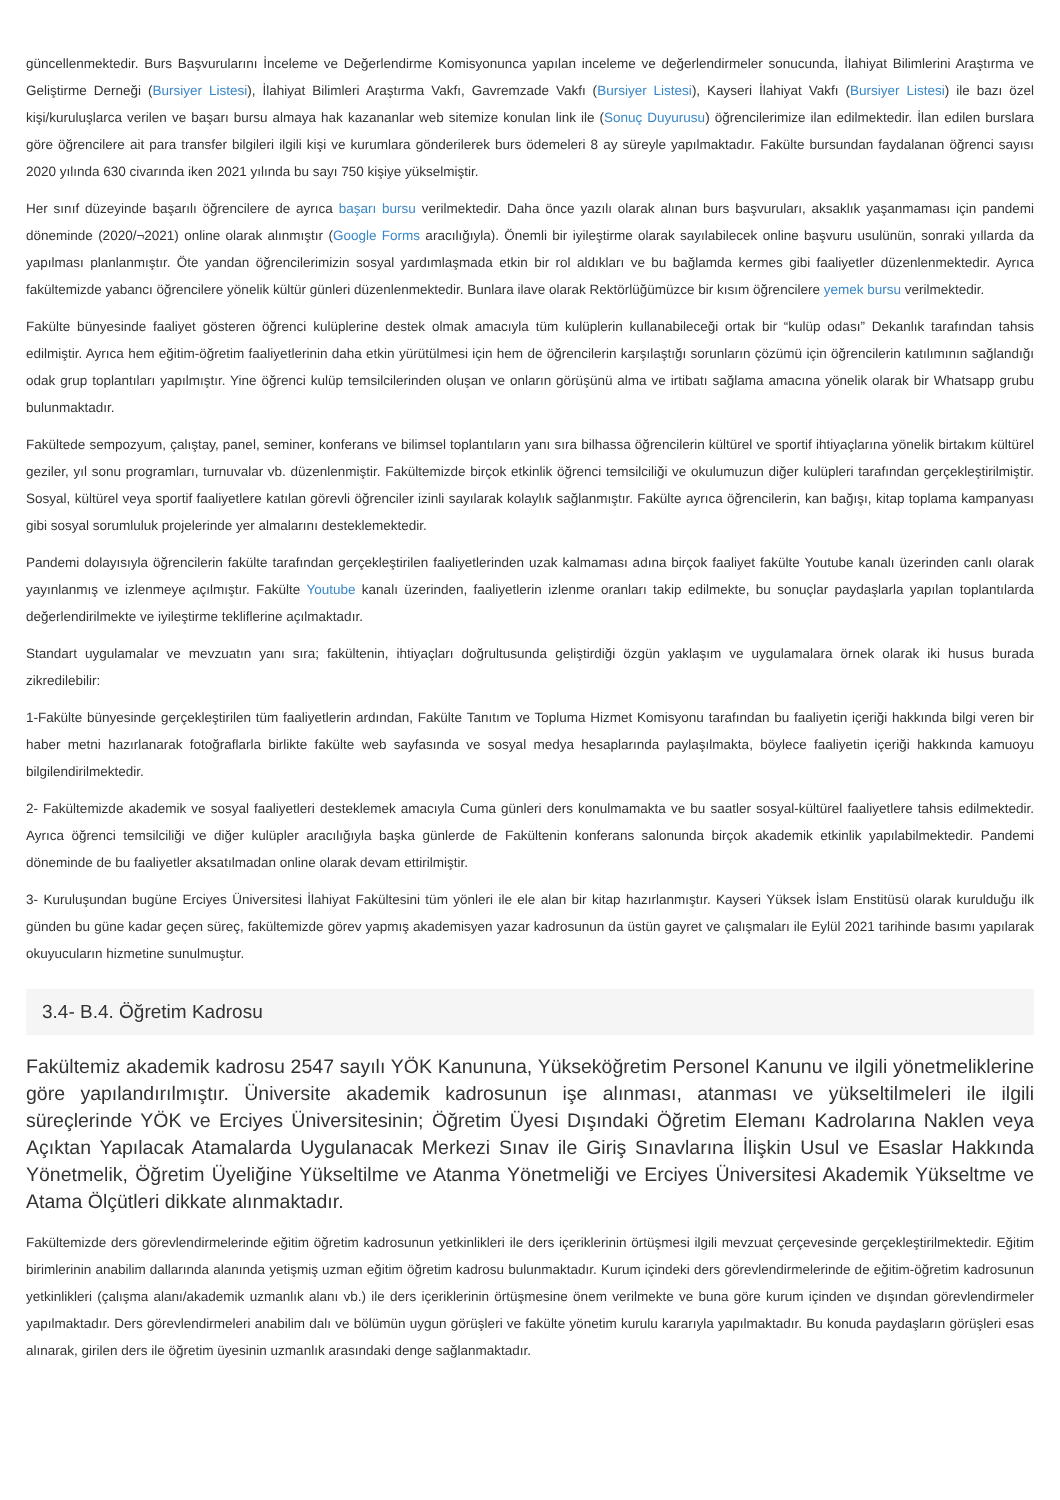güncellenmektedir. Burs Başvurularını İnceleme ve Değerlendirme Komisyonunca yapılan inceleme ve değerlendirmeler sonucunda, İlahiyat Bilimlerini Araştırma ve Geliştirme Derneği (Bursiyer Listesi), İlahiyat Bilimleri Araştırma Vakfı, Gavremzade Vakfı (Bursiyer Listesi), Kayseri İlahiyat Vakfı (Bursiyer Listesi) ile bazı özel kişi/kuruluşlarca verilen ve başarı bursu almaya hak kazananlar web sitemize konulan link ile (Sonuç Duyurusu) öğrencilerimize ilan edilmektedir. İlan edilen burslara göre öğrencilere ait para transfer bilgileri ilgili kişi ve kurumlara gönderilerek burs ödemeleri 8 ay süreyle yapılmaktadır. Fakülte bursundan faydalanan öğrenci sayısı 2020 yılında 630 civarında iken 2021 yılında bu sayı 750 kişiye yükselmiştir.
Her sınıf düzeyinde başarılı öğrencilere de ayrıca başarı bursu verilmektedir. Daha önce yazılı olarak alınan burs başvuruları, aksaklık yaşanmaması için pandemi döneminde (2020/¬2021) online olarak alınmıştır (Google Forms aracılığıyla). Önemli bir iyileştirme olarak sayılabilecek online başvuru usulünün, sonraki yıllarda da yapılması planlanmıştır. Öte yandan öğrencilerimizin sosyal yardımlaşmada etkin bir rol aldıkları ve bu bağlamda kermes gibi faaliyetler düzenlenmektedir. Ayrıca fakültemizde yabancı öğrencilere yönelik kültür günleri düzenlenmektedir. Bunlara ilave olarak Rektörlüğümüzce bir kısım öğrencilere yemek bursu verilmektedir.
Fakülte bünyesinde faaliyet gösteren öğrenci kulüplerine destek olmak amacıyla tüm kulüplerin kullanabileceği ortak bir “kulüp odası” Dekanlık tarafından tahsis edilmiştir. Ayrıca hem eğitim-öğretim faaliyetlerinin daha etkin yürütülmesi için hem de öğrencilerin karşılaştığı sorunların çözümü için öğrencilerin katılımının sağlandığı odak grup toplantıları yapılmıştır. Yine öğrenci kulüp temsilcilerinden oluşan ve onların görüşünü alma ve irtibatı sağlama amacına yönelik olarak bir Whatsapp grubu bulunmaktadır.
Fakültede sempozyum, çalıştay, panel, seminer, konferans ve bilimsel toplantıların yanı sıra bilhassa öğrencilerin kültürel ve sportif ihtiyaçlarına yönelik birtakım kültürel geziler, yıl sonu programları, turnuvalar vb. düzenlenmiştir. Fakültemizde birçok etkinlik öğrenci temsilciliği ve okulumuzun diğer kulüpleri tarafından gerçekleştirilmiştir. Sosyal, kültürel veya sportif faaliyetlere katılan görevli öğrenciler izinli sayılarak kolaylık sağlanmıştır. Fakülte ayrıca öğrencilerin, kan bağışı, kitap toplama kampanyası gibi sosyal sorumluluk projelerinde yer almalarını desteklemektedir.
Pandemi dolayısıyla öğrencilerin fakülte tarafından gerçekleştirilen faaliyetlerinden uzak kalmaması adına birçok faaliyet fakülte Youtube kanalı üzerinden canlı olarak yayınlanmış ve izlenmeye açılmıştır. Fakülte Youtube kanalı üzerinden, faaliyetlerin izlenme oranları takip edilmekte, bu sonuçlar paydaşlarla yapılan toplantılarda değerlendirilmekte ve iyileştirme tekliflerine açılmaktadır.
Standart uygulamalar ve mevzuatın yanı sıra; fakültenin, ihtiyaçları doğrultusunda geliştirdiği özgün yaklaşım ve uygulamalara örnek olarak iki husus burada zikredilebilir:
1-Fakülte bünyesinde gerçekleştirilen tüm faaliyetlerin ardından, Fakülte Tanıtım ve Topluma Hizmet Komisyonu tarafından bu faaliyetin içeriği hakkında bilgi veren bir haber metni hazırlanarak fotoğraflarla birlikte fakülte web sayfasında ve sosyal medya hesaplarında paylaşılmakta, böylece faaliyetin içeriği hakkında kamuoyu bilgilendirilmektedir.
2- Fakültemizde akademik ve sosyal faaliyetleri desteklemek amacıyla Cuma günleri ders konulmamakta ve bu saatler sosyal-kültürel faaliyetlere tahsis edilmektedir. Ayrıca öğrenci temsilciliği ve diğer kulüpler aracılığıyla başka günlerde de Fakültenin konferans salonunda birçok akademik etkinlik yapılabilmektedir. Pandemi döneminde de bu faaliyetler aksatılmadan online olarak devam ettirilmiştir.
3- Kuruluşundan bugüne Erciyes Üniversitesi İlahiyat Fakültesini tüm yönleri ile ele alan bir kitap hazırlanmıştır. Kayseri Yüksek İslam Enstitüsü olarak kurulduğu ilk günden bu güne kadar geçen süreç, fakültemizde görev yapmış akademisyen yazar kadrosunun da üstün gayret ve çalışmaları ile Eylül 2021 tarihinde basımı yapılarak okuyucuların hizmetine sunulmuştur.
3.4- B.4. Öğretim Kadrosu
Fakültemiz akademik kadrosu 2547 sayılı YÖK Kanununa, Yükseköğretim Personel Kanunu ve ilgili yönetmeliklerine göre yapılandırılmıştır. Üniversite akademik kadrosunun işe alınması, atanması ve yükseltilmeleri ile ilgili süreçlerinde YÖK ve Erciyes Üniversitesinin; Öğretim Üyesi Dışındaki Öğretim Elemanı Kadrolarına Naklen veya Açıktan Yapılacak Atamalarda Uygulanacak Merkezi Sınav ile Giriş Sınavlarına İlişkin Usul ve Esaslar Hakkında Yönetmelik, Öğretim Üyeliğine Yükseltilme ve Atanma Yönetmeliği ve Erciyes Üniversitesi Akademik Yükseltme ve Atama Ölçütleri dikkate alınmaktadır.
Fakültemizde ders görevlendirmelerinde eğitim öğretim kadrosunun yetkinlikleri ile ders içeriklerinin örtüşmesi ilgili mevzuat çerçevesinde gerçekleştirilmektedir. Eğitim birimlerinin anabilim dallarında alanında yetişmiş uzman eğitim öğretim kadrosu bulunmaktadır. Kurum içindeki ders görevlendirmelerinde de eğitim-öğretim kadrosunun yetkinlikleri (çalışma alanı/akademik uzmanlık alanı vb.) ile ders içeriklerinin örtüşmesine önem verilmekte ve buna göre kurum içinden ve dışından görevlendirmeler yapılmaktadır. Ders görevlendirmeleri anabilim dalı ve bölümün uygun görüşleri ve fakülte yönetim kurulu kararıyla yapılmaktadır. Bu konuda paydaşların görüşleri esas alınarak, girilen ders ile öğretim üyesinin uzmanlık arasındaki denge sağlanmaktadır.